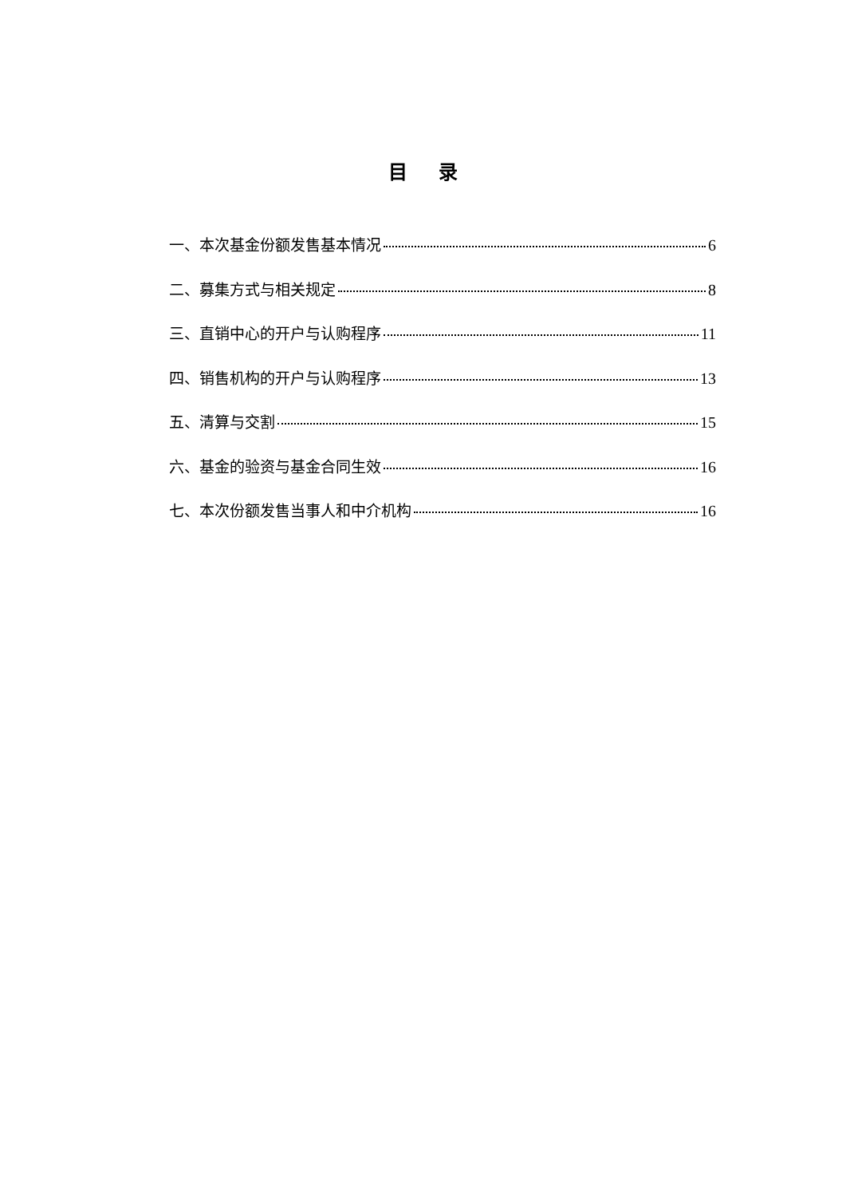目 录
一、本次基金份额发售基本情况 6
二、募集方式与相关规定 8
三、直销中心的开户与认购程序 11
四、销售机构的开户与认购程序 13
五、清算与交割 15
六、基金的验资与基金合同生效 16
七、本次份额发售当事人和中介机构 16